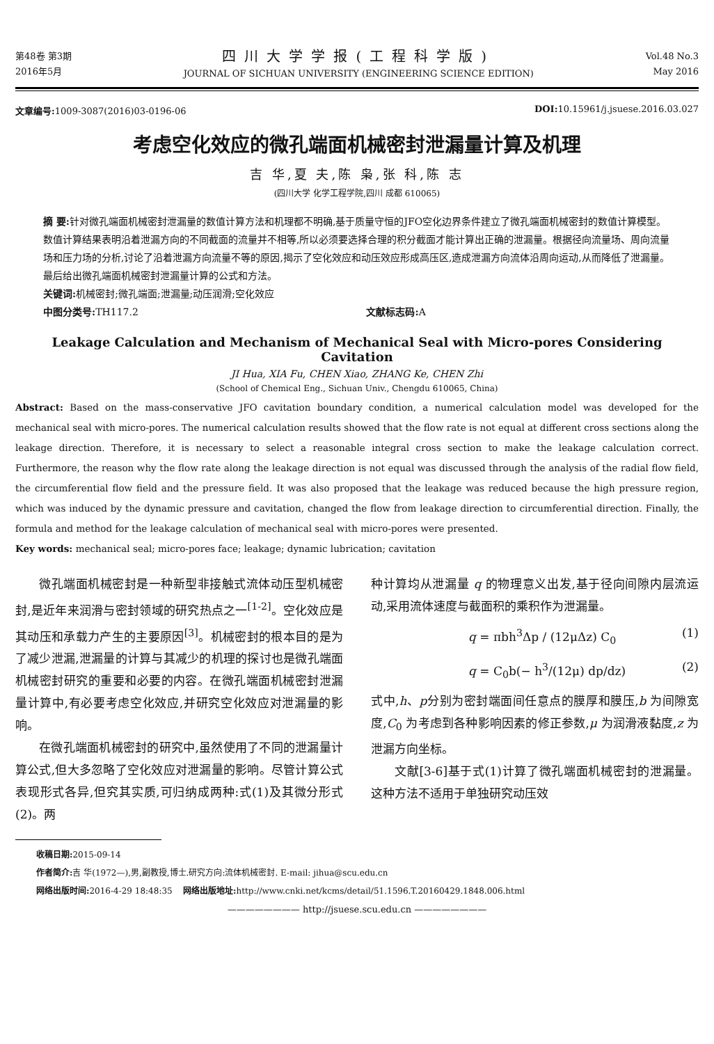第48卷 第3期
2016年5月
四川大学学报(工程科学版)
JOURNAL OF SICHUAN UNIVERSITY (ENGINEERING SCIENCE EDITION)
Vol.48 No.3
May 2016
文章编号: 1009-3087(2016)03-0196-06
DOI: 10.15961/j.jsuese.2016.03.027
考虑空化效应的微孔端面机械密封泄漏量计算及机理
吉 华,夏 夫,陈 枭,张 科,陈 志
(四川大学 化学工程学院,四川 成都 610065)
摘 要: 针对微孔端面机械密封泄漏量的数值计算方法和机理都不明确,基于质量守恒的JFO空化边界条件建立了微孔端面机械密封的数值计算模型。数值计算结果表明沿着泄漏方向的不同截面的流量并不相等,所以必须要选择合理的积分截面才能计算出正确的泄漏量。根据径向流量场、周向流量场和压力场的分析,讨论了沿着泄漏方向流量不等的原因,揭示了空化效应和动压效应形成高压区,造成泄漏方向流体沿周向运动,从而降低了泄漏量。最后给出微孔端面机械密封泄漏量计算的公式和方法。
关键词: 机械密封;微孔端面;泄漏量;动压润滑;空化效应
中图分类号: TH117.2 文献标志码: A
Leakage Calculation and Mechanism of Mechanical Seal with Micro-pores Considering Cavitation
JI Hua, XIA Fu, CHEN Xiao, ZHANG Ke, CHEN Zhi
(School of Chemical Eng., Sichuan Univ., Chengdu 610065, China)
Abstract: Based on the mass-conservative JFO cavitation boundary condition, a numerical calculation model was developed for the mechanical seal with micro-pores. The numerical calculation results showed that the flow rate is not equal at different cross sections along the leakage direction. Therefore, it is necessary to select a reasonable integral cross section to make the leakage calculation correct. Furthermore, the reason why the flow rate along the leakage direction is not equal was discussed through the analysis of the radial flow field, the circumferential flow field and the pressure field. It was also proposed that the leakage was reduced because the high pressure region, which was induced by the dynamic pressure and cavitation, changed the flow from leakage direction to circumferential direction. Finally, the formula and method for the leakage calculation of mechanical seal with micro-pores were presented.
Key words: mechanical seal; micro-pores face; leakage; dynamic lubrication; cavitation
微孔端面机械密封是一种新型非接触式流体动压型机械密封,是近年来润滑与密封领域的研究热点之一<sup>[1-2]</sup>。空化效应是其动压和承载力产生的主要原因<sup>[3]</sup>。机械密封的根本目的是为了减少泄漏,泄漏量的计算与其减少的机理的探讨也是微孔端面机械密封研究的重要和必要的内容。在微孔端面机械密封泄漏量计算中,有必要考虑空化效应,并研究空化效应对泄漏量的影响。
在微孔端面机械密封的研究中,虽然使用了不同的泄漏量计算公式,但大多忽略了空化效应对泄漏量的影响。尽管计算公式表现形式各异,但究其实质,可归纳成两种:式(1)及其微分形式(2)。两
种计算均从泄漏量 q 的物理意义出发,基于径向间隙内层流运动,采用流体速度与截面积的乘积作为泄漏量。
q = πbh<sup>3</sup>Δp / (12μΔz) C<sub>0</sub> (1)
q = C<sub>0</sub>b(− h<sup>3</sup>/(12μ) dp/dz) (2)
式中,h、p分别为密封端面间任意点的膜厚和膜压,b 为间隙宽度,C<sub>0</sub> 为考虑到各种影响因素的修正参数,μ 为润滑液黏度,z 为泄漏方向坐标。
文献[3-6]基于式(1)计算了微孔端面机械密封的泄漏量。这种方法不适用于单独研究动压效
收稿日期: 2015-09-14
作者简介: 吉 华(1972—),男,副教授,博士.研究方向:流体机械密封. E-mail: jihua@scu.edu.cn
网络出版时间: 2016-4-29 18:48:35 网络出版地址: http://www.cnki.net/kcms/detail/51.1596.T.20160429.1848.006.html
———————— http://jsuese.scu.edu.cn ————————